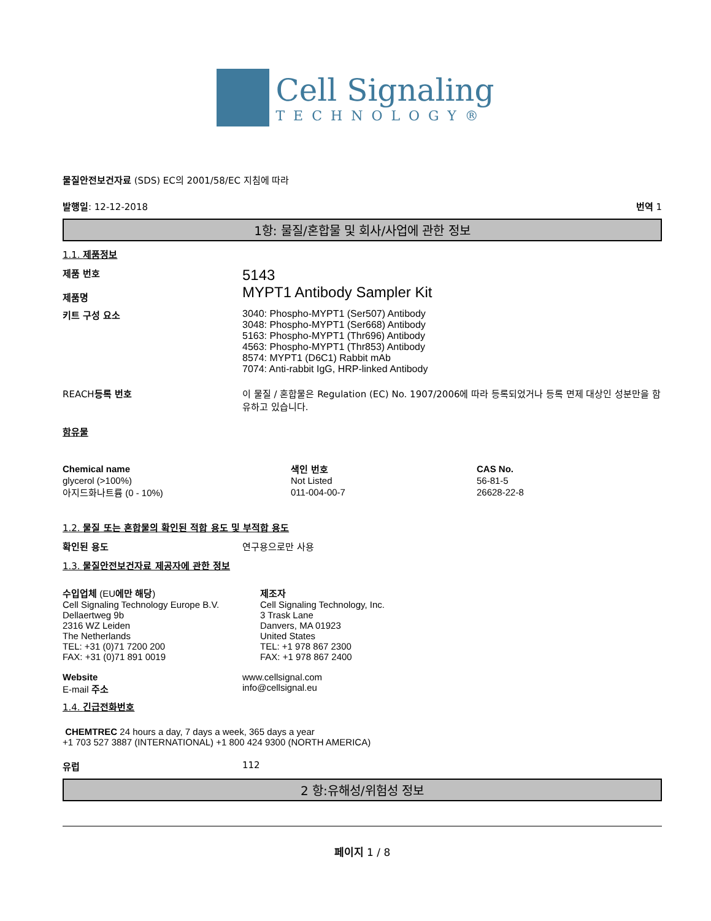Cell Signaling
TECHNOLOGY®
물질안전보건자료 (SDS) EC의 2001/58/EC 지침에 따라
발행일: 12-12-2018 번역 1
1항: 물질/혼합물 및 회사/사업에 관한 정보
1.1. 제품정보
제품 번호
제품명
5143
MYPT1 Antibody Sampler Kit
키트 구성 요소 3040: Phospho-MYPT1 (Ser507) Antibody
3048: Phospho-MYPT1 (Ser668) Antibody
5163: Phospho-MYPT1 (Thr696) Antibody
4563: Phospho-MYPT1 (Thr853) Antibody
8574: MYPT1 (D6C1) Rabbit mAb
7074: Anti-rabbit IgG, HRP-linked Antibody
REACH등록 번호 이 물질 / 혼합물은 Regulation (EC) No. 1907/2006에 따라 등록되었거나 등록 면제 대상인 성분만을 함유하고 있습니다.
함유물
| Chemical name | 색인 번호 | CAS No. |
| --- | --- | --- |
| glycerol (>100%) | Not Listed | 56-81-5 |
| 아지드화나트륨 (0 - 10%) | 011-004-00-7 | 26628-22-8 |
1.2. 물질 또는 혼합물의 확인된 적합 용도 및 부적합 용도
확인된 용도 연구용으로만 사용
1.3. 물질안전보건자료 제공자에 관한 정보
수입업체 (EU에만 해당)
Cell Signaling Technology Europe B.V.
Dellaertweg 9b
2316 WZ Leiden
The Netherlands
TEL: +31 (0)71 7200 200
FAX: +31 (0)71 891 0019
제조자
Cell Signaling Technology, Inc.
3 Trask Lane
Danvers, MA 01923
United States
TEL: +1 978 867 2300
FAX: +1 978 867 2400
Website
E-mail 주소
www.cellsignal.com
info@cellsignal.eu
1.4. 긴급전화번호
CHEMTREC 24 hours a day, 7 days a week, 365 days a year
+1 703 527 3887 (INTERNATIONAL) +1 800 424 9300 (NORTH AMERICA)
유럽 112
2 항:유해성/위험성 정보
페이지 1 / 8